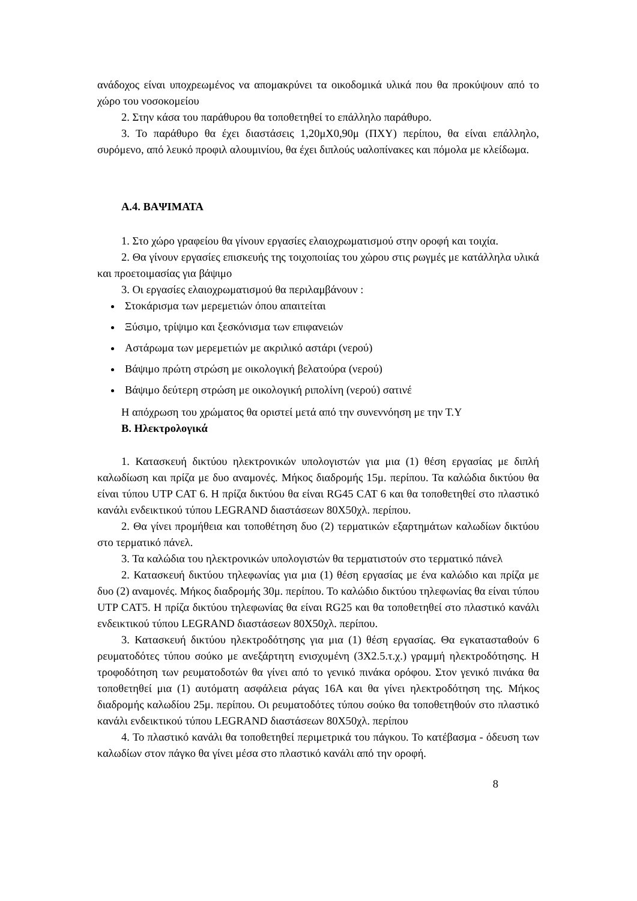ανάδοχος είναι υποχρεωμένος να απομακρύνει τα οικοδομικά υλικά που θα προκύψουν από το χώρο του νοσοκομείου
2. Στην κάσα του παράθυρου θα τοποθετηθεί το επάλληλο παράθυρο.
3. Το παράθυρο θα έχει διαστάσεις 1,20μΧ0,90μ (ΠΧΥ) περίπου, θα είναι επάλληλο, συρόμενο, από λευκό προφιλ αλουμινίου, θα έχει διπλούς υαλοπίνακες και πόμολα με κλείδωμα.
Α.4. ΒΑΨΙΜΑΤΑ
1. Στο χώρο γραφείου θα γίνουν εργασίες ελαιοχρωματισμού στην οροφή και τοιχία.
2. Θα γίνουν εργασίες επισκευής της τοιχοποιίας του χώρου στις ρωγμές με κατάλληλα υλικά και προετοιμασίας για βάψιμο
3. Οι εργασίες ελαιοχρωματισμού θα περιλαμβάνουν :
Στοκάρισμα των μερεμετιών όπου απαιτείται
Ξύσιμο, τρίψιμο και ξεσκόνισμα των επιφανειών
Αστάρωμα των μερεμετιών με ακριλικό αστάρι (νερού)
Βάψιμο πρώτη στρώση με οικολογική βελατούρα (νερού)
Βάψιμο δεύτερη στρώση με οικολογική ριπολίνη (νερού) σατινέ
Η απόχρωση του χρώματος θα οριστεί μετά από την συνεννόηση με την Τ.Υ
Β. Ηλεκτρολογικά
1. Κατασκευή δικτύου ηλεκτρονικών υπολογιστών για μια (1) θέση εργασίας με διπλή καλωδίωση και πρίζα με δυο αναμονές. Μήκος διαδρομής 15μ. περίπου. Τα καλώδια δικτύου θα είναι τύπου UTP CAT 6. Η πρίζα δικτύου θα είναι RG45 CAT 6 και θα τοποθετηθεί στο πλαστικό κανάλι ενδεικτικού τύπου LEGRAND διαστάσεων 80Χ50χλ. περίπου.
2. Θα γίνει προμήθεια και τοποθέτηση δυο (2) τερματικών εξαρτημάτων καλωδίων δικτύου στο τερματικό πάνελ.
3. Τα καλώδια του ηλεκτρονικών υπολογιστών θα τερματιστούν στο τερματικό πάνελ
2. Κατασκευή δικτύου τηλεφωνίας για μια (1) θέση εργασίας με ένα καλώδιο και πρίζα με δυο (2) αναμονές. Μήκος διαδρομής 30μ. περίπου. Το καλώδιο δικτύου τηλεφωνίας θα είναι τύπου UTP CAT5. Η πρίζα δικτύου τηλεφωνίας θα είναι RG25 και θα τοποθετηθεί στο πλαστικό κανάλι ενδεικτικού τύπου LEGRAND διαστάσεων 80Χ50χλ. περίπου.
3. Κατασκευή δικτύου ηλεκτροδότησης για μια (1) θέση εργασίας. Θα εγκατασταθούν 6 ρευματοδότες τύπου σούκο με ανεξάρτητη ενισχυμένη (3Χ2.5.τ.χ.) γραμμή ηλεκτροδότησης. Η τροφοδότηση των ρευματοδοτών θα γίνει από το γενικό πινάκα ορόφου. Στον γενικό πινάκα θα τοποθετηθεί μια (1) αυτόματη ασφάλεια ράγας 16Α και θα γίνει ηλεκτροδότηση της. Μήκος διαδρομής καλωδίου 25μ. περίπου. Οι ρευματοδότες τύπου σούκο θα τοποθετηθούν στο πλαστικό κανάλι ενδεικτικού τύπου LEGRAND διαστάσεων 80Χ50χλ. περίπου
4. Το πλαστικό κανάλι θα τοποθετηθεί περιμετρικά του πάγκου. Το κατέβασμα - όδευση των καλωδίων στον πάγκο θα γίνει μέσα στο πλαστικό κανάλι από την οροφή.
8